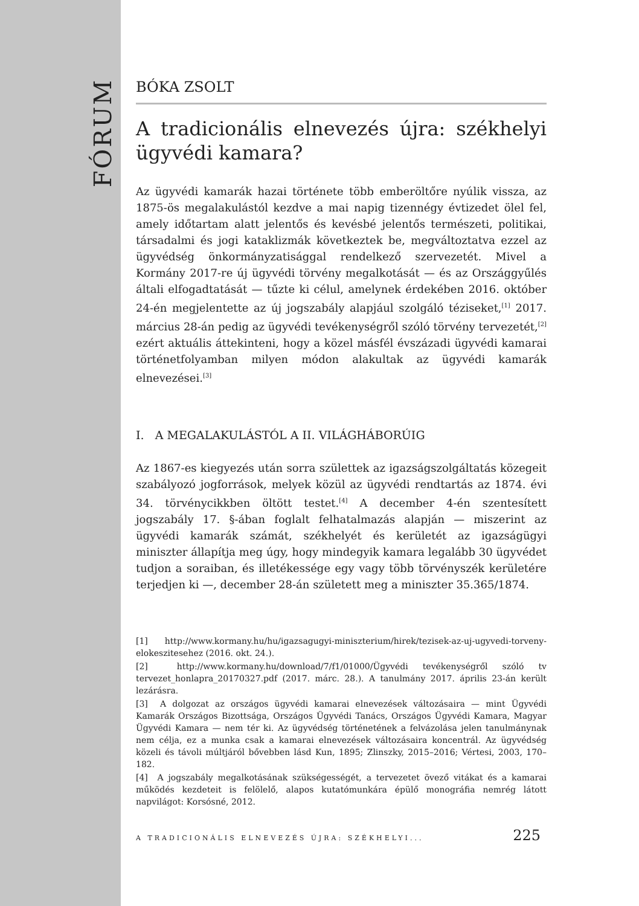FÓRUM
BÓKA ZSOLT
A tradicionális elnevezés újra: székhelyi ügyvédi kamara?
Az ügyvédi kamarák hazai története több emberöltőre nyúlik vissza, az 1875-ös megalakulástól kezdve a mai napig tizennégy évtizedet ölel fel, amely időtartam alatt jelentős és kevésbé jelentős természeti, politikai, társadalmi és jogi kataklizmák következtek be, megváltoztatva ezzel az ügyvédség önkormányzatisággal rendelkező szervezetét. Mivel a Kormány 2017-re új ügyvédi törvény megalkotását — és az Országgyűlés általi elfogadtatását — tűzte ki célul, amelynek érdekében 2016. október 24-én megjelentette az új jogszabály alapjául szolgáló téziseket,<sup>[1]</sup> 2017. március 28-án pedig az ügyvédi tevékenységről szóló törvény tervezetét,<sup>[2]</sup> ezért aktuális áttekinteni, hogy a közel másfél évszázadi ügyvédi kamarai történetfolyamban milyen módon alakultak az ügyvédi kamarák elnevezései.<sup>[3]</sup>
I. A MEGALAKULÁSTÓL A II. VILÁGHÁBORÚIG
Az 1867-es kiegyezés után sorra születtek az igazságszolgáltatás közegeit szabályozó jogforrások, melyek közül az ügyvédi rendtartás az 1874. évi 34. törvénycikkben öltött testet.<sup>[4]</sup> A december 4-én szentesített jogszabály 17. §-ában foglalt felhatalmazás alapján — miszerint az ügyvédi kamarák számát, székhelyét és kerületét az igazságügyi miniszter állapítja meg úgy, hogy mindegyik kamara legalább 30 ügyvédet tudjon a soraiban, és illetékessége egy vagy több törvényszék kerületére terjedjen ki —, december 28-án született meg a miniszter 35.365/1874.
[1] http://www.kormany.hu/hu/igazsagugyi-miniszterium/hirek/tezisek-az-uj-ugyvedi-torveny-elokeszitesehez (2016. okt. 24.).
[2] http://www.kormany.hu/download/7/f1/01000/Ügyvédi tevékenységről szóló tv tervezet_honlapra_20170327.pdf (2017. márc. 28.). A tanulmány 2017. április 23-án került lezárásra.
[3] A dolgozat az országos ügyvédi kamarai elnevezések változásaira — mint Ügyvédi Kamarák Országos Bizottsága, Országos Ügyvédi Tanács, Országos Ügyvédi Kamara, Magyar Ügyvédi Kamara — nem tér ki. Az ügyvédség történetének a felvázolása jelen tanulmánynak nem célja, ez a munka csak a kamarai elnevezések változásaira koncentrál. Az ügyvédség közeli és távoli múltjáról bővebben lásd Kun, 1895; Zlinszky, 2015–2016; Vértesi, 2003, 170–182.
[4] A jogszabály megalkotásának szükségességét, a tervezetet övező vitákat és a kamarai működés kezdeteit is felölelő, alapos kutatómunkára épülő monográfia nemrég látott napvilágot: Korsósné, 2012.
A TRADICIONÁLIS ELNEVEZÉS ÚJRA: SZÉKHELYI... 225